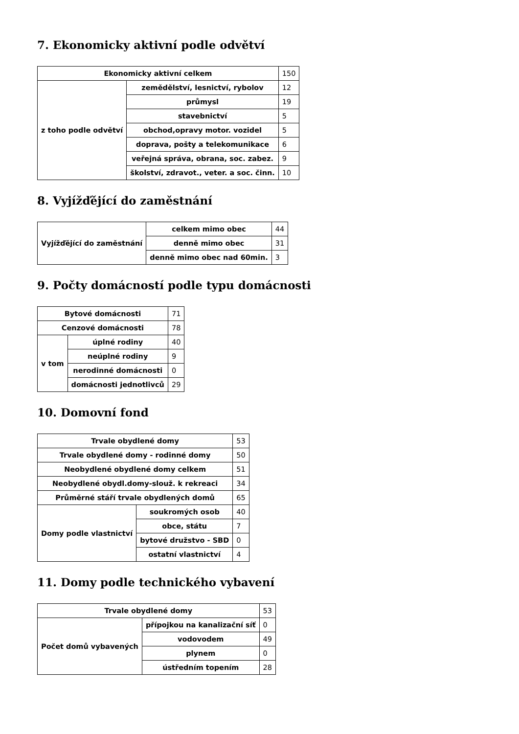7. Ekonomicky aktivní podle odvětví
| Ekonomicky aktivní celkem | | 150 |
| z toho podle odvětví | zemědělství, lesnictví, rybolov | 12 |
| | průmysl | 19 |
| | stavebnictví | 5 |
| | obchod,opravy motor. vozidel | 5 |
| | doprava, pošty a telekomunikace | 6 |
| | veřejná správa, obrana, soc. zabez. | 9 |
| | školství, zdravot., veter. a soc. činn. | 10 |
8. Vyjížďějící do zaměstnání
| Vyjížďějící do zaměstnání | celkem mimo obec | 44 |
| | denně mimo obec | 31 |
| | denně mimo obec nad 60min. | 3 |
9. Počty domácností podle typu domácnosti
| Bytové domácnosti | | 71 |
| Cenzové domácnosti | | 78 |
| v tom | úplné rodiny | 40 |
| | neúplné rodiny | 9 |
| | nerodinné domácnosti | 0 |
| | domácnosti jednotlivců | 29 |
10. Domovní fond
| Trvale obydlené domy | | 53 |
| Trvale obydlené domy - rodinné domy | | 50 |
| Neobydlené obydlené domy celkem | | 51 |
| Neobydlené obydl.domy-slouž. k rekreaci | | 34 |
| Průměrné stáří trvale obydlených domů | | 65 |
| Domy podle vlastnictví | soukromých osob | 40 |
| | obce, státu | 7 |
| | bytové družstvo - SBD | 0 |
| | ostatní vlastnictví | 4 |
11. Domy podle technického vybavení
| Trvale obydlené domy | | 53 |
| Počet domů vybavených | přípojkou na kanalizační síť | 0 |
| | vodovodem | 49 |
| | plynem | 0 |
| | ústředním topením | 28 |